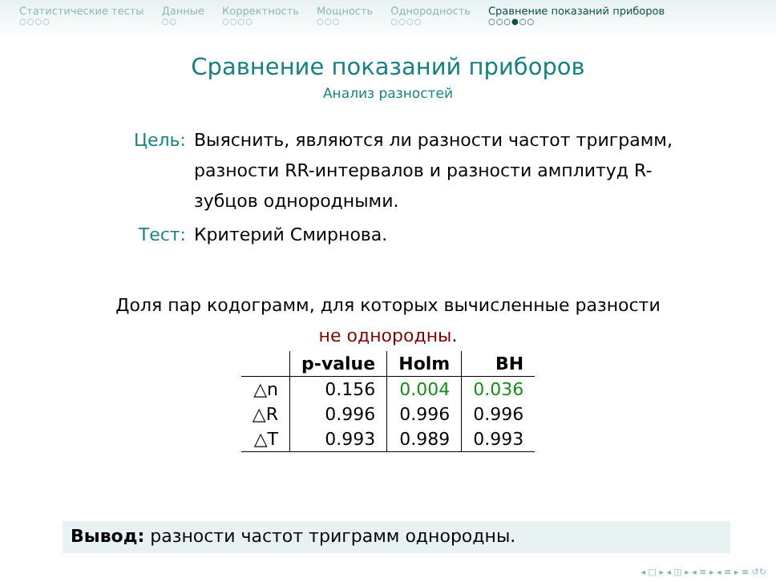Статистические тесты
○○○○
Данные
○○
Корректность
○○○○
Мощность
○○○
Однородность
○○○○
Сравнение показаний приборов
○○○●○○
Сравнение показаний приборов
Анализ разностей
Цель: Выяснить, являются ли разности частот триграмм, разности RR-интервалов и разности амплитуд R-зубцов однородными.
Тест: Критерий Смирнова.
Доля пар кодограмм, для которых вычисленные разности
не однородны.
| | p-value | Holm | BH |
| --- | --- | --- | --- |
| △n | 0.156 | 0.004 | 0.036 |
| △R | 0.996 | 0.996 | 0.996 |
| △T | 0.993 | 0.989 | 0.993 |
Вывод: разности частот триграмм однородны.
◂ □ ▸ ◂ ◫ ▸ ◂ ≡ ▸ ◂ ≡ ▸ ≡ ↺↻